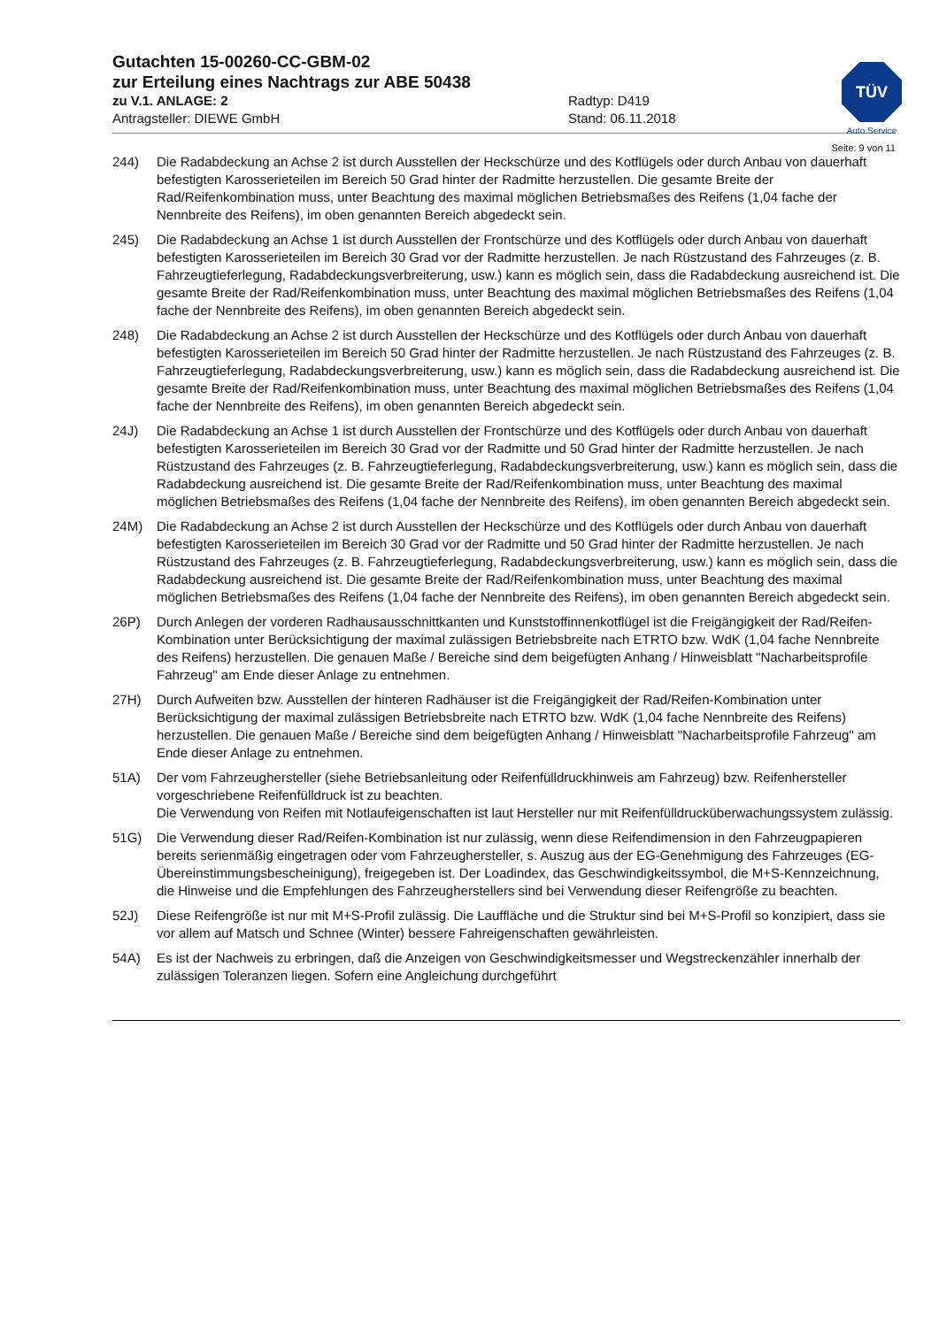TÜV
Auto Service
Gutachten 15-00260-CC-GBM-02
zur Erteilung eines Nachtrags zur ABE 50438
zu V.1. ANLAGE: 2 Radtyp: D419
Antragsteller: DIEWE GmbH Stand: 06.11.2018
Seite: 9 von 11
244) Die Radabdeckung an Achse 2 ist durch Ausstellen der Heckschürze und des Kotflügels oder durch Anbau von dauerhaft befestigten Karosserieteilen im Bereich 50 Grad hinter der Radmitte herzustellen. Die gesamte Breite der Rad/Reifenkombination muss, unter Beachtung des maximal möglichen Betriebsmaßes des Reifens (1,04 fache der Nennbreite des Reifens), im oben genannten Bereich abgedeckt sein.
245) Die Radabdeckung an Achse 1 ist durch Ausstellen der Frontschürze und des Kotflügels oder durch Anbau von dauerhaft befestigten Karosserieteilen im Bereich 30 Grad vor der Radmitte herzustellen. Je nach Rüstzustand des Fahrzeuges (z. B. Fahrzeugtieferlegung, Radabdeckungsverbreiterung, usw.) kann es möglich sein, dass die Radabdeckung ausreichend ist. Die gesamte Breite der Rad/Reifenkombination muss, unter Beachtung des maximal möglichen Betriebsmaßes des Reifens (1,04 fache der Nennbreite des Reifens), im oben genannten Bereich abgedeckt sein.
248) Die Radabdeckung an Achse 2 ist durch Ausstellen der Heckschürze und des Kotflügels oder durch Anbau von dauerhaft befestigten Karosserieteilen im Bereich 50 Grad hinter der Radmitte herzustellen. Je nach Rüstzustand des Fahrzeuges (z. B. Fahrzeugtieferlegung, Radabdeckungsverbreiterung, usw.) kann es möglich sein, dass die Radabdeckung ausreichend ist. Die gesamte Breite der Rad/Reifenkombination muss, unter Beachtung des maximal möglichen Betriebsmaßes des Reifens (1,04 fache der Nennbreite des Reifens), im oben genannten Bereich abgedeckt sein.
24J) Die Radabdeckung an Achse 1 ist durch Ausstellen der Frontschürze und des Kotflügels oder durch Anbau von dauerhaft befestigten Karosserieteilen im Bereich 30 Grad vor der Radmitte und 50 Grad hinter der Radmitte herzustellen. Je nach Rüstzustand des Fahrzeuges (z. B. Fahrzeugtieferlegung, Radabdeckungsverbreiterung, usw.) kann es möglich sein, dass die Radabdeckung ausreichend ist. Die gesamte Breite der Rad/Reifenkombination muss, unter Beachtung des maximal möglichen Betriebsmaßes des Reifens (1,04 fache der Nennbreite des Reifens), im oben genannten Bereich abgedeckt sein.
24M) Die Radabdeckung an Achse 2 ist durch Ausstellen der Heckschürze und des Kotflügels oder durch Anbau von dauerhaft befestigten Karosserieteilen im Bereich 30 Grad vor der Radmitte und 50 Grad hinter der Radmitte herzustellen. Je nach Rüstzustand des Fahrzeuges (z. B. Fahrzeugtieferlegung, Radabdeckungsverbreiterung, usw.) kann es möglich sein, dass die Radabdeckung ausreichend ist. Die gesamte Breite der Rad/Reifenkombination muss, unter Beachtung des maximal möglichen Betriebsmaßes des Reifens (1,04 fache der Nennbreite des Reifens), im oben genannten Bereich abgedeckt sein.
26P) Durch Anlegen der vorderen Radhausausschnittkanten und Kunststoffinnenkotflügel ist die Freigängigkeit der Rad/Reifen-Kombination unter Berücksichtigung der maximal zulässigen Betriebsbreite nach ETRTO bzw. WdK (1,04 fache Nennbreite des Reifens) herzustellen. Die genauen Maße / Bereiche sind dem beigefügten Anhang / Hinweisblatt "Nacharbeitsprofile Fahrzeug" am Ende dieser Anlage zu entnehmen.
27H) Durch Aufweiten bzw. Ausstellen der hinteren Radhäuser ist die Freigängigkeit der Rad/Reifen-Kombination unter Berücksichtigung der maximal zulässigen Betriebsbreite nach ETRTO bzw. WdK (1,04 fache Nennbreite des Reifens) herzustellen. Die genauen Maße / Bereiche sind dem beigefügten Anhang / Hinweisblatt "Nacharbeitsprofile Fahrzeug" am Ende dieser Anlage zu entnehmen.
51A) Der vom Fahrzeughersteller (siehe Betriebsanleitung oder Reifenfülldruckhinweis am Fahrzeug) bzw. Reifenhersteller vorgeschriebene Reifenfülldruck ist zu beachten.
Die Verwendung von Reifen mit Notlaufeigenschaften ist laut Hersteller nur mit Reifenfülldrucküberwachungssystem zulässig.
51G) Die Verwendung dieser Rad/Reifen-Kombination ist nur zulässig, wenn diese Reifendimension in den Fahrzeugpapieren bereits serienmäßig eingetragen oder vom Fahrzeughersteller, s. Auszug aus der EG-Genehmigung des Fahrzeuges (EG-Übereinstimmungsbescheinigung), freigegeben ist. Der Loadindex, das Geschwindigkeitssymbol, die M+S-Kennzeichnung, die Hinweise und die Empfehlungen des Fahrzeugherstellers sind bei Verwendung dieser Reifengröße zu beachten.
52J) Diese Reifengröße ist nur mit M+S-Profil zulässig. Die Lauffläche und die Struktur sind bei M+S-Profil so konzipiert, dass sie vor allem auf Matsch und Schnee (Winter) bessere Fahreigenschaften gewährleisten.
54A) Es ist der Nachweis zu erbringen, daß die Anzeigen von Geschwindigkeitsmesser und Wegstreckenzähler innerhalb der zulässigen Toleranzen liegen. Sofern eine Angleichung durchgeführt